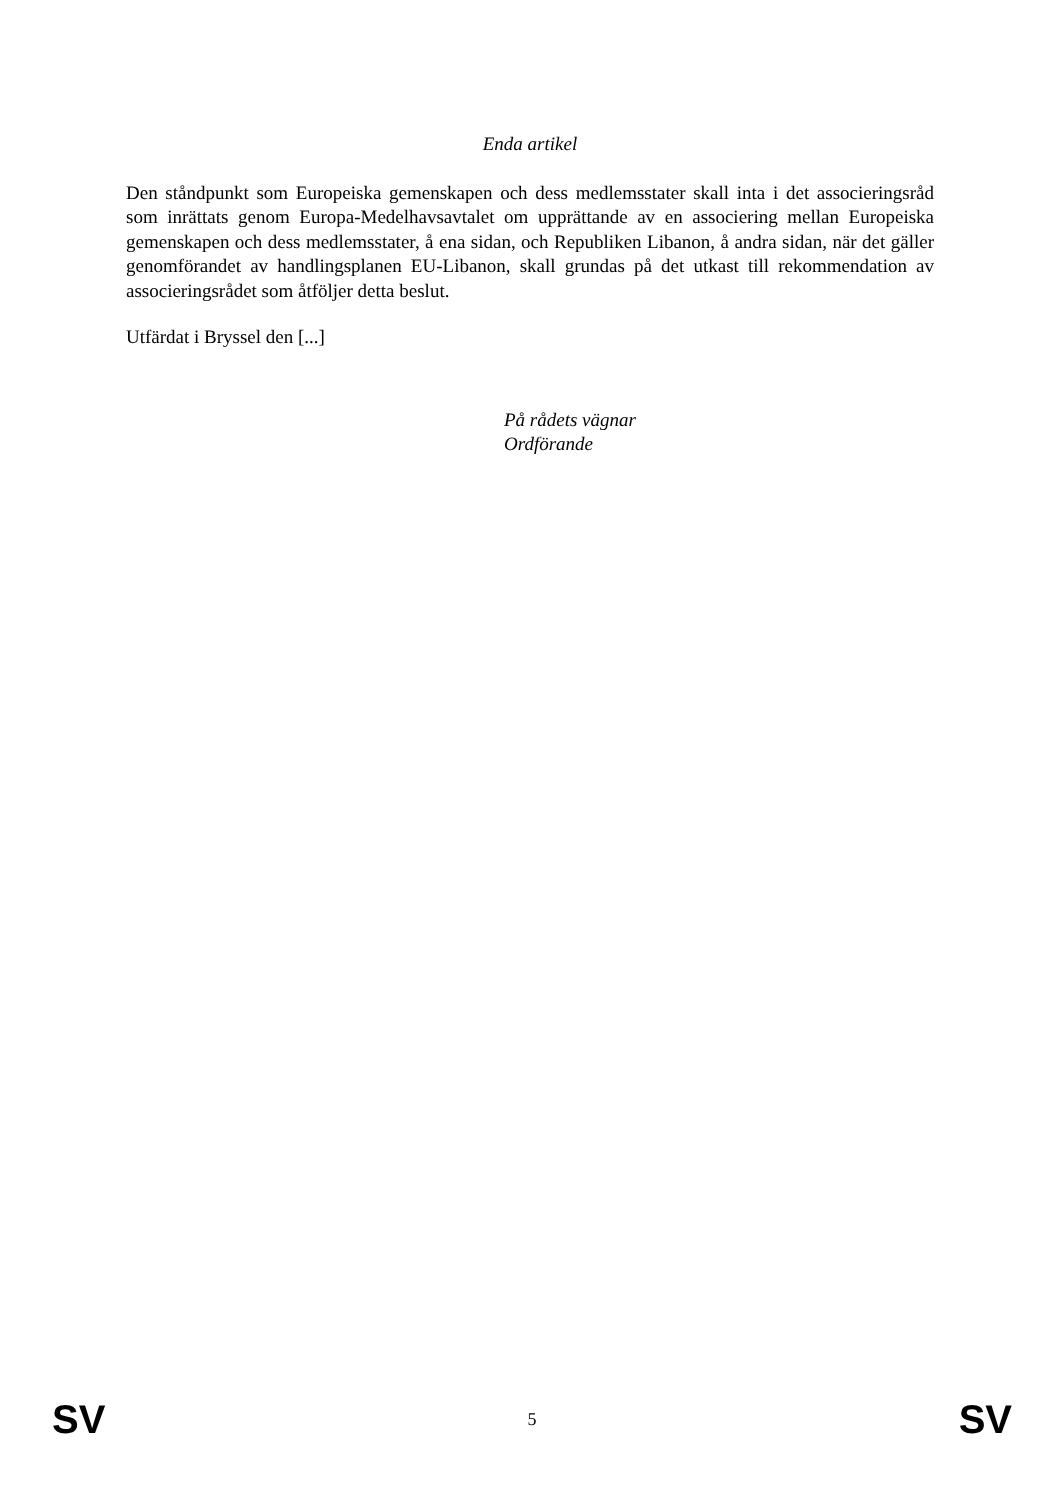Enda artikel
Den ståndpunkt som Europeiska gemenskapen och dess medlemsstater skall inta i det associeringsråd som inrättats genom Europa-Medelhavsavtalet om upprättande av en associering mellan Europeiska gemenskapen och dess medlemsstater, å ena sidan, och Republiken Libanon, å andra sidan, när det gäller genomförandet av handlingsplanen EU-Libanon, skall grundas på det utkast till rekommendation av associeringsrådet som åtföljer detta beslut.
Utfärdat i Bryssel den [...]
På rådets vägnar
Ordförande
SV 5 SV